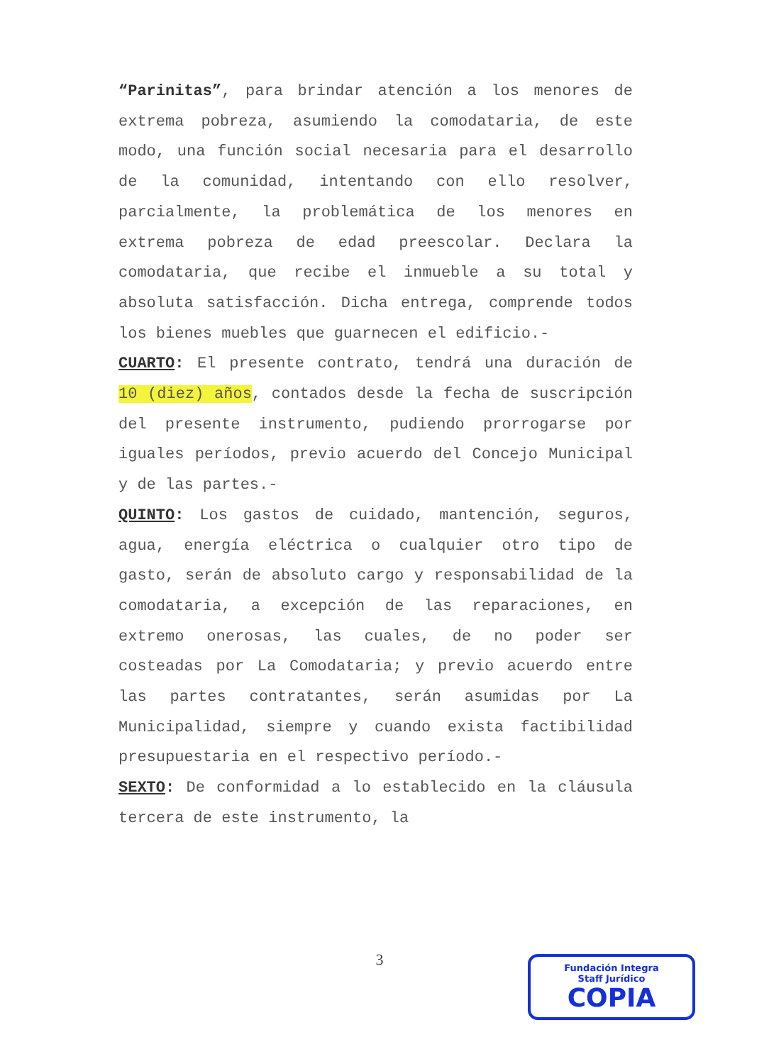“Parinitas”, para brindar atención a los menores de extrema pobreza, asumiendo la comodataria, de este modo, una función social necesaria para el desarrollo de la comunidad, intentando con ello resolver, parcialmente, la problemática de los menores en extrema pobreza de edad preescolar. Declara la comodataria, que recibe el inmueble a su total y absoluta satisfacción. Dicha entrega, comprende todos los bienes muebles que guarnecen el edificio.-
CUARTO: El presente contrato, tendrá una duración de 10 (diez) años, contados desde la fecha de suscripción del presente instrumento, pudiendo prorrogarse por iguales períodos, previo acuerdo del Concejo Municipal y de las partes.-
QUINTO: Los gastos de cuidado, mantención, seguros, agua, energía eléctrica o cualquier otro tipo de gasto, serán de absoluto cargo y responsabilidad de la comodataria, a excepción de las reparaciones, en extremo onerosas, las cuales, de no poder ser costeadas por La Comodataria; y previo acuerdo entre las partes contratantes, serán asumidas por La Municipalidad, siempre y cuando exista factibilidad presupuestaria en el respectivo período.-
SEXTO: De conformidad a lo establecido en la cláusula tercera de este instrumento, la
3
Fundación Integra
Staff Jurídico
COPIA